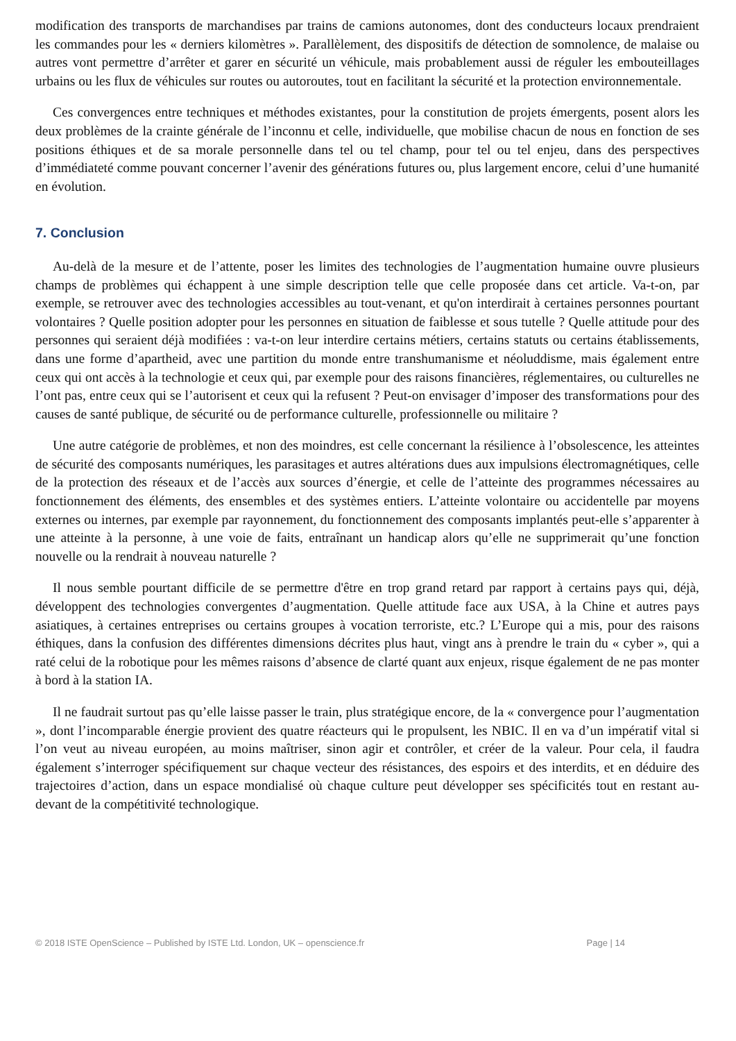modification des transports de marchandises par trains de camions autonomes, dont des conducteurs locaux prendraient les commandes pour les « derniers kilomètres ». Parallèlement, des dispositifs de détection de somnolence, de malaise ou autres vont permettre d’arrêter et garer en sécurité un véhicule, mais probablement aussi de réguler les embouteillages urbains ou les flux de véhicules sur routes ou autoroutes, tout en facilitant la sécurité et la protection environnementale.
Ces convergences entre techniques et méthodes existantes, pour la constitution de projets émergents, posent alors les deux problèmes de la crainte générale de l’inconnu et celle, individuelle, que mobilise chacun de nous en fonction de ses positions éthiques et de sa morale personnelle dans tel ou tel champ, pour tel ou tel enjeu, dans des perspectives d’immédiateté comme pouvant concerner l’avenir des générations futures ou, plus largement encore, celui d’une humanité en évolution.
7. Conclusion
Au-delà de la mesure et de l’attente, poser les limites des technologies de l’augmentation humaine ouvre plusieurs champs de problèmes qui échappent à une simple description telle que celle proposée dans cet article. Va-t-on, par exemple, se retrouver avec des technologies accessibles au tout-venant, et qu'on interdirait à certaines personnes pourtant volontaires ? Quelle position adopter pour les personnes en situation de faiblesse et sous tutelle ? Quelle attitude pour des personnes qui seraient déjà modifiées : va-t-on leur interdire certains métiers, certains statuts ou certains établissements, dans une forme d’apartheid, avec une partition du monde entre transhumanisme et néoluddisme, mais également entre ceux qui ont accès à la technologie et ceux qui, par exemple pour des raisons financières, réglementaires, ou culturelles ne l’ont pas, entre ceux qui se l’autorisent et ceux qui la refusent ? Peut-on envisager d’imposer des transformations pour des causes de santé publique, de sécurité ou de performance culturelle, professionnelle ou militaire ?
Une autre catégorie de problèmes, et non des moindres, est celle concernant la résilience à l’obsolescence, les atteintes de sécurité des composants numériques, les parasitages et autres altérations dues aux impulsions électromagnétiques, celle de la protection des réseaux et de l’accès aux sources d’énergie, et celle de l’atteinte des programmes nécessaires au fonctionnement des éléments, des ensembles et des systèmes entiers. L’atteinte volontaire ou accidentelle par moyens externes ou internes, par exemple par rayonnement, du fonctionnement des composants implantés peut-elle s’apparenter à une atteinte à la personne, à une voie de faits, entraînant un handicap alors qu’elle ne supprimerait qu’une fonction nouvelle ou la rendrait à nouveau naturelle ?
Il nous semble pourtant difficile de se permettre d'être en trop grand retard par rapport à certains pays qui, déjà, développent des technologies convergentes d’augmentation. Quelle attitude face aux USA, à la Chine et autres pays asiatiques, à certaines entreprises ou certains groupes à vocation terroriste, etc.? L’Europe qui a mis, pour des raisons éthiques, dans la confusion des différentes dimensions décrites plus haut, vingt ans à prendre le train du « cyber », qui a raté celui de la robotique pour les mêmes raisons d’absence de clarté quant aux enjeux, risque également de ne pas monter à bord à la station IA.
Il ne faudrait surtout pas qu’elle laisse passer le train, plus stratégique encore, de la « convergence pour l’augmentation », dont l’incomparable énergie provient des quatre réacteurs qui le propulsent, les NBIC. Il en va d’un impératif vital si l’on veut au niveau européen, au moins maîtriser, sinon agir et contrôler, et créer de la valeur. Pour cela, il faudra également s’interroger spécifiquement sur chaque vecteur des résistances, des espoirs et des interdits, et en déduire des trajectoires d’action, dans un espace mondialisé où chaque culture peut développer ses spécificités tout en restant au-devant de la compétitivité technologique.
© 2018 ISTE OpenScience – Published by ISTE Ltd. London, UK – openscience.fr Page | 14